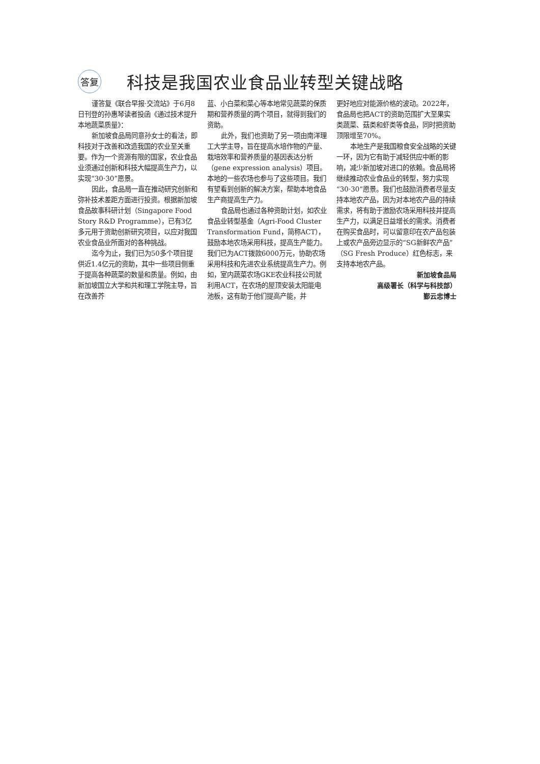答复
科技是我国农业食品业转型关键战略
谨答复《联合早报·交流站》于6月8日刊登的孙惠琴读者投函《通过技术提升本地蔬菜质量》：
新加坡食品局同意孙女士的看法，即科技对于改善和改造我国的农业至关重要。作为一个资源有限的国家，农业食品业须通过创新和科技大幅提高生产力，以实现“30·30”愿景。
因此，食品局一直在推动研究创新和弥补技术差距方面进行投资。根据新加坡食品故事科研计划（Singapore Food Story R&D Programme），已有3亿多元用于资助创新研究项目，以应对我国农业食品业所面对的各种挑战。
迄今为止，我们已为50多个项目提供近1.4亿元的资助，其中一些项目侧重于提高各种蔬菜的数量和质量。例如，由新加坡国立大学和共和理工学院主导，旨在改善芥
蓝、小白菜和菜心等本地常见蔬菜的保质期和营养质量的两个项目，就得到我们的资助。
此外，我们也资助了另一项由南洋理工大学主导，旨在提高水培作物的产量、栽培效率和营养质量的基因表达分析（gene expression analysis）项目。本地的一些农场也参与了这些项目。我们有望看到创新的解决方案，帮助本地食品生产商提高生产力。
食品局也通过各种资助计划，如农业食品业转型基金（Agri-Food Cluster Transformation Fund，简称ACT），鼓励本地农场采用科技，提高生产能力。我们已为ACT拨款6000万元，协助农场采用科技和先进农业系统提高生产力。例如，室内蔬菜农场GKE农业科技公司就利用ACT，在农场的屋顶安装太阳能电池板，这有助于他们提高产能，并
更好地应对能源价格的波动。2022年，食品局也把ACT的资助范围扩大至果实类蔬菜、菇类和虾类等食品，同时把资助顶限增至70%。
本地生产是我国粮食安全战略的关键一环，因为它有助于减轻供应中断的影响，减少新加坡对进口的依赖。食品局将继续推动农业食品业的转型，努力实现“30·30”愿景。我们也鼓励消费者尽量支持本地农产品，因为对本地农产品的持续需求，将有助于激励农场采用科技并提高生产力，以满足日益增长的需求。消费者在购买食品时，可以留意印在农产品包装上或农产品旁边显示的“SG新鲜农产品”（SG Fresh Produce）红色标志，来支持本地农产品。
新加坡食品局
高级署长（科学与科技部）
鄞云忠博士